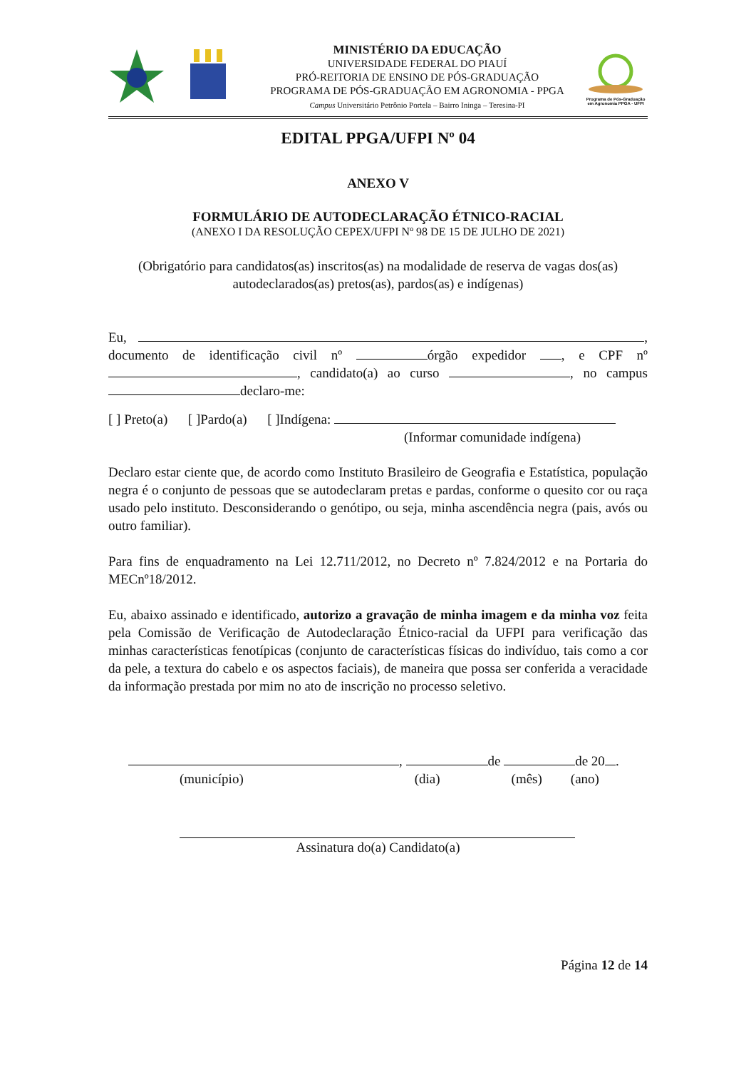MINISTÉRIO DA EDUCAÇÃO
UNIVERSIDADE FEDERAL DO PIAUÍ
PRÓ-REITORIA DE ENSINO DE PÓS-GRADUAÇÃO
PROGRAMA DE PÓS-GRADUAÇÃO EM AGRONOMIA - PPGA
Campus Universitário Petrônio Portela – Bairro Ininga – Teresina-PI
Programa de Pós-Graduação em Agronomia PPGA - UFPI
EDITAL PPGA/UFPI Nº 04
ANEXO V
FORMULÁRIO DE AUTODECLARAÇÃO ÉTNICO-RACIAL
(ANEXO I DA RESOLUÇÃO CEPEX/UFPI Nº 98 DE 15 DE JULHO DE 2021)
(Obrigatório para candidatos(as) inscritos(as) na modalidade de reserva de vagas dos(as) autodeclarados(as) pretos(as), pardos(as) e indígenas)
Eu, , documento de identificação civil nº órgão expedidor , e CPF nº , candidato(a) ao curso , no campus declaro-me:
[ ] Preto(a) [ ]Pardo(a) [ ]Indígena:
(Informar comunidade indígena)
Declaro estar ciente que, de acordo como Instituto Brasileiro de Geografia e Estatística, população negra é o conjunto de pessoas que se autodeclaram pretas e pardas, conforme o quesito cor ou raça usado pelo instituto. Desconsiderando o genótipo, ou seja, minha ascendência negra (pais, avós ou outro familiar).
Para fins de enquadramento na Lei 12.711/2012, no Decreto nº 7.824/2012 e na Portaria do MECnº18/2012.
Eu, abaixo assinado e identificado, autorizo a gravação de minha imagem e da minha voz feita pela Comissão de Verificação de Autodeclaração Étnico-racial da UFPI para verificação das minhas características fenotípicas (conjunto de características físicas do indivíduo, tais como a cor da pele, a textura do cabelo e os aspectos faciais), de maneira que possa ser conferida a veracidade da informação prestada por mim no ato de inscrição no processo seletivo.
, de de 20 .
(município) (dia) (mês) (ano)
Assinatura do(a) Candidato(a)
Página 12 de 14